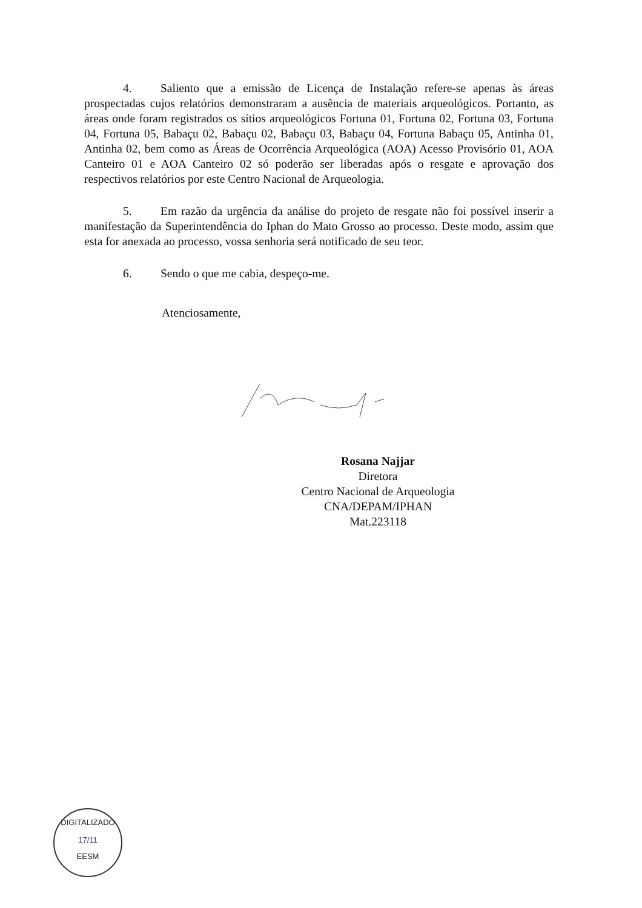4. Saliento que a emissão de Licença de Instalação refere-se apenas às áreas prospectadas cujos relatórios demonstraram a ausência de materiais arqueológicos. Portanto, as áreas onde foram registrados os sítios arqueológicos Fortuna 01, Fortuna 02, Fortuna 03, Fortuna 04, Fortuna 05, Babaçu 02, Babaçu 02, Babaçu 03, Babaçu 04, Fortuna Babaçu 05, Antinha 01, Antinha 02, bem como as Áreas de Ocorrência Arqueológica (AOA) Acesso Provisório 01, AOA Canteiro 01 e AOA Canteiro 02 só poderão ser liberadas após o resgate e aprovação dos respectivos relatórios por este Centro Nacional de Arqueologia.
5. Em razão da urgência da análise do projeto de resgate não foi possível inserir a manifestação da Superintendência do Iphan do Mato Grosso ao processo. Deste modo, assim que esta for anexada ao processo, vossa senhoria será notificado de seu teor.
6. Sendo o que me cabia, despeço-me.
Atenciosamente,
Rosana Najjar
Diretora
Centro Nacional de Arqueologia
CNA/DEPAM/IPHAN
Mat.223118
DIGITALIZADO
17/11
EESM